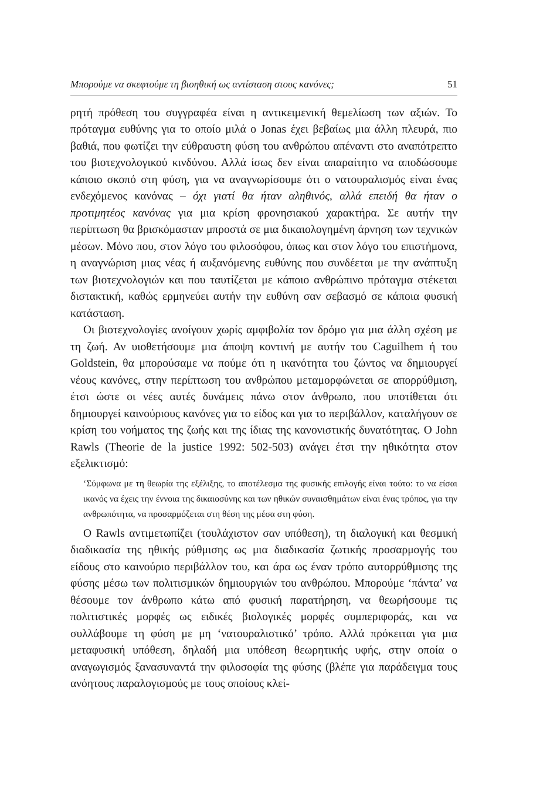Μπορούμε να σκεφτούμε τη βιοηθική ως αντίσταση στους κανόνες; 51
ρητή πρόθεση του συγγραφέα είναι η αντικειμενική θεμελίωση των αξιών. Το πρόταγμα ευθύνης για το οποίο μιλά ο Jonas έχει βεβαίως μια άλλη πλευρά, πιο βαθιά, που φωτίζει την εύθραυστη φύση του ανθρώπου απέναντι στο αναπότρεπτο του βιοτεχνολογικού κινδύνου. Αλλά ίσως δεν είναι απαραίτητο να αποδώσουμε κάποιο σκοπό στη φύση, για να αναγνωρίσουμε ότι ο νατουραλισμός είναι ένας ενδεχόμενος κανόνας – όχι γιατί θα ήταν αληθινός, αλλά επειδή θα ήταν ο προτιμητέος κανόνας για μια κρίση φρονησιακού χαρακτήρα. Σε αυτήν την περίπτωση θα βρισκόμασταν μπροστά σε μια δικαιολογημένη άρνηση των τεχνικών μέσων. Μόνο που, στον λόγο του φιλοσόφου, όπως και στον λόγο του επιστήμονα, η αναγνώριση μιας νέας ή αυξανόμενης ευθύνης που συνδέεται με την ανάπτυξη των βιοτεχνολογιών και που ταυτίζεται με κάποιο ανθρώπινο πρόταγμα στέκεται διστακτική, καθώς ερμηνεύει αυτήν την ευθύνη σαν σεβασμό σε κάποια φυσική κατάσταση.
Οι βιοτεχνολογίες ανοίγουν χωρίς αμφιβολία τον δρόμο για μια άλλη σχέση με τη ζωή. Αν υιοθετήσουμε μια άποψη κοντινή με αυτήν του Caguilhem ή του Goldstein, θα μπορούσαμε να πούμε ότι η ικανότητα του ζώντος να δημιουργεί νέους κανόνες, στην περίπτωση του ανθρώπου μεταμορφώνεται σε απορρύθμιση, έτσι ώστε οι νέες αυτές δυνάμεις πάνω στον άνθρωπο, που υποτίθεται ότι δημιουργεί καινούριους κανόνες για το είδος και για το περιβάλλον, καταλήγουν σε κρίση του νοήματος της ζωής και της ίδιας της κανονιστικής δυνατότητας. Ο John Rawls (Theorie de la justice 1992: 502-503) ανάγει έτσι την ηθικότητα στον εξελικτισμό:
‘Σύμφωνα με τη θεωρία της εξέλιξης, το αποτέλεσμα της φυσικής επιλογής είναι τούτο: το να είσαι ικανός να έχεις την έννοια της δικαιοσύνης και των ηθικών συναισθημάτων είναι ένας τρόπος, για την ανθρωπότητα, να προσαρμόζεται στη θέση της μέσα στη φύση.
Ο Rawls αντιμετωπίζει (τουλάχιστον σαν υπόθεση), τη διαλογική και θεσμική διαδικασία της ηθικής ρύθμισης ως μια διαδικασία ζωτικής προσαρμογής του είδους στο καινούριο περιβάλλον του, και άρα ως έναν τρόπο αυτορρύθμισης της φύσης μέσω των πολιτισμικών δημιουργιών του ανθρώπου. Μπορούμε ‘πάντα’ να θέσουμε τον άνθρωπο κάτω από φυσική παρατήρηση, να θεωρήσουμε τις πολιτιστικές μορφές ως ειδικές βιολογικές μορφές συμπεριφοράς, και να συλλάβουμε τη φύση με μη ‘νατουραλιστικό’ τρόπο. Αλλά πρόκειται για μια μεταφυσική υπόθεση, δηλαδή μια υπόθεση θεωρητικής υφής, στην οποία ο αναγωγισμός ξανασυναντά την φιλοσοφία της φύσης (βλέπε για παράδειγμα τους ανόητους παραλογισμούς με τους οποίους κλεί-